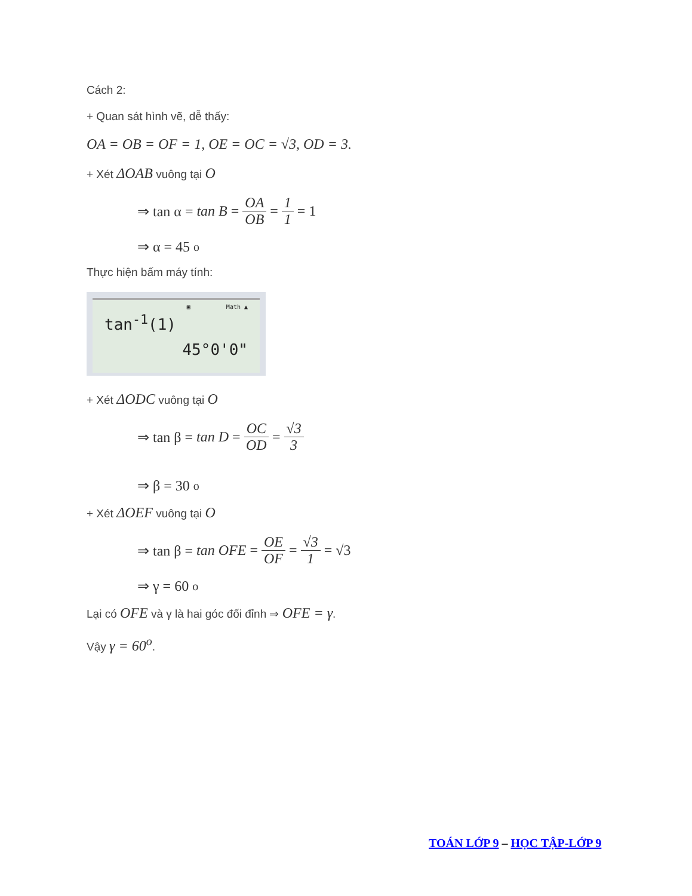Cách 2:
+ Quan sát hình vẽ, dễ thấy:
OA = OB = OF = 1, OE = OC = √3, OD = 3.
+ Xét ΔOAB vuông tại O
⇒ tan α = tan B = OA OB = 1 1 = 1
⇒ α = 45<sup>o</sup>
Thực hiện bấm máy tính:
▣ Math ▲
tan<sup>-1</sup>(1)
45°0'0"
+ Xét ΔODC vuông tại O
⇒ tan β = tan D = OC OD = √3 3
⇒ β = 30<sup>o</sup>
+ Xét ΔOEF vuông tại O
⇒ tan β = tan OFE = OE OF = √3 1 = √3
⇒ γ = 60<sup>o</sup>
Lại có OFE và γ là hai góc đối đỉnh ⇒ OFE = γ.
Vậy γ = 60<sup>o</sup>.
TOÁN LỚP 9 – HỌC TẬP-LỚP 9